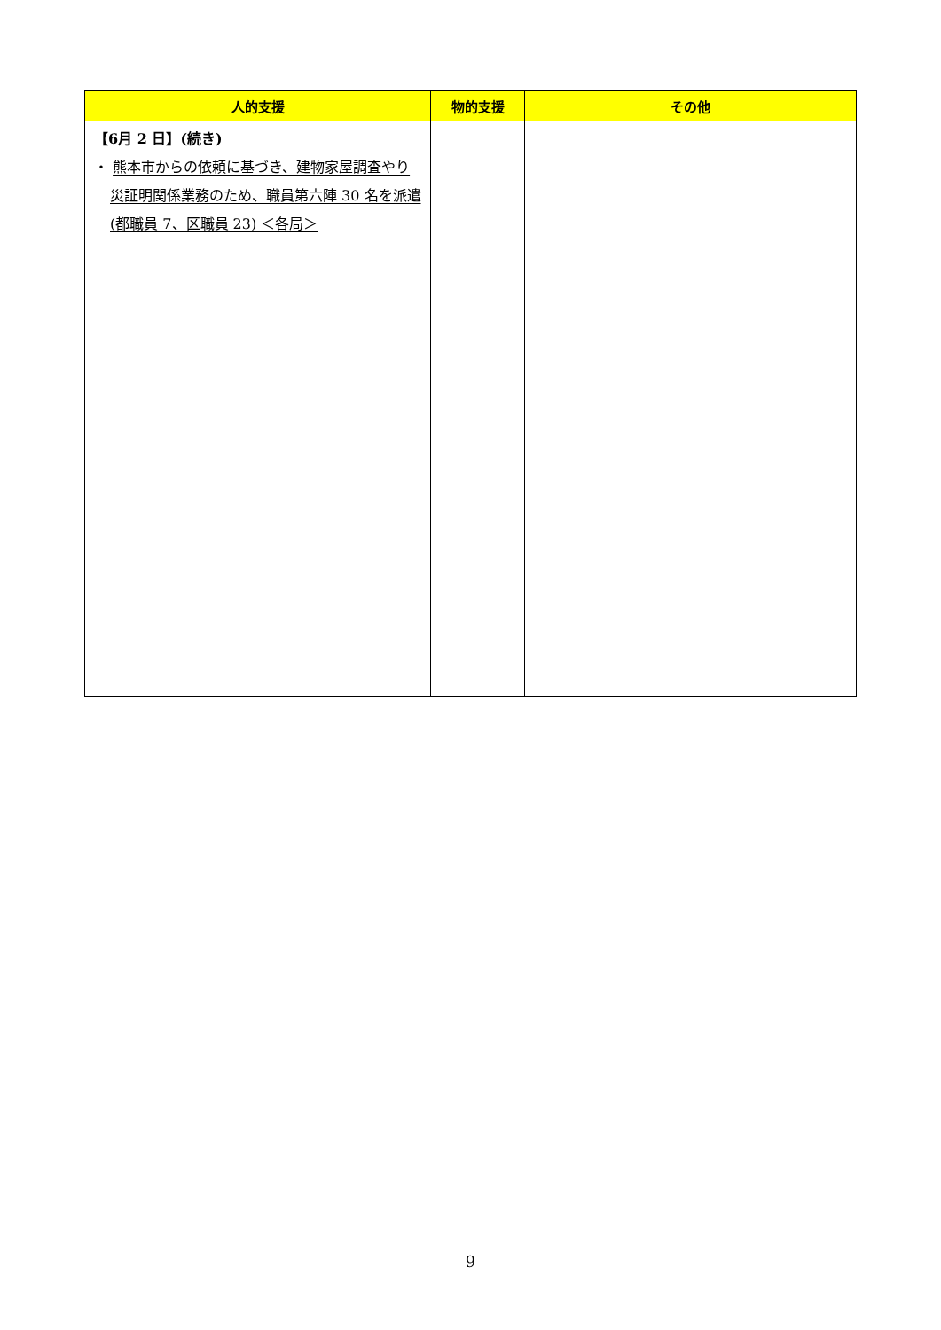| 人的支援 | 物的支援 | その他 |
| --- | --- | --- |
| 【6月 2 日】(続き) ・ 熊本市からの依頼に基づき、建物家屋調査やり災証明関係業務のため、職員第六陣 30 名を派遣(都職員 7、区職員 23) ＜各局＞ | | |
9